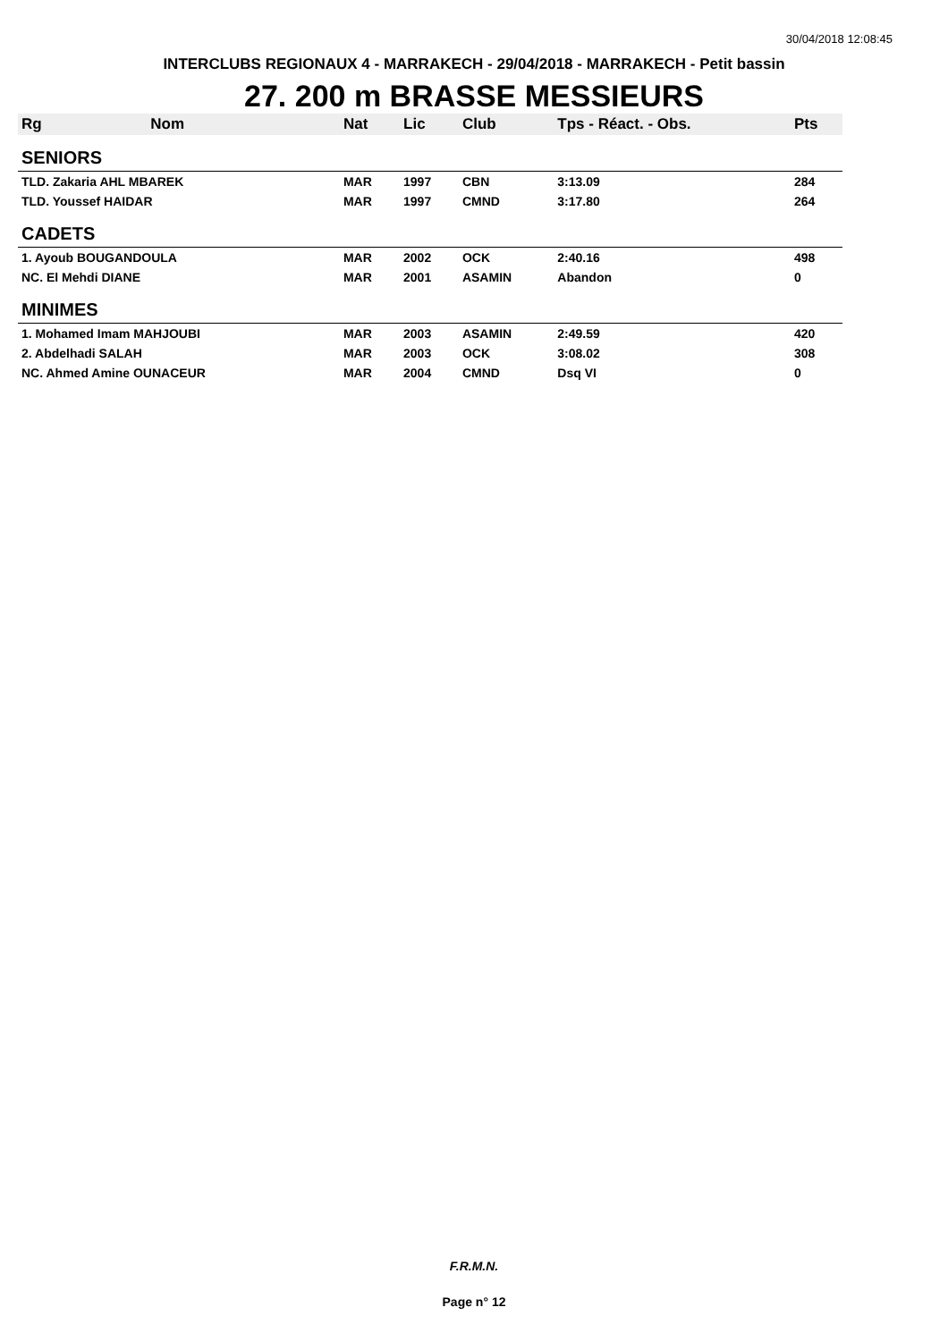30/04/2018 12:08:45
INTERCLUBS REGIONAUX 4 - MARRAKECH - 29/04/2018 - MARRAKECH - Petit bassin
27. 200 m BRASSE MESSIEURS
| Rg | Nom | Nat | Lic | Club | Tps - Réact. - Obs. | Pts |
| --- | --- | --- | --- | --- | --- | --- |
| SENIORS | | | | | | |
| TLD. Zakaria AHL MBAREK | | MAR | 1997 | CBN | 3:13.09 | 284 |
| TLD. Youssef HAIDAR | | MAR | 1997 | CMND | 3:17.80 | 264 |
| CADETS | | | | | | |
| 1. Ayoub BOUGANDOULA | | MAR | 2002 | OCK | 2:40.16 | 498 |
| NC. El Mehdi DIANE | | MAR | 2001 | ASAMIN | Abandon | 0 |
| MINIMES | | | | | | |
| 1. Mohamed Imam MAHJOUBI | | MAR | 2003 | ASAMIN | 2:49.59 | 420 |
| 2. Abdelhadi SALAH | | MAR | 2003 | OCK | 3:08.02 | 308 |
| NC. Ahmed Amine OUNACEUR | | MAR | 2004 | CMND | Dsq VI | 0 |
F.R.M.N.
Page n° 12